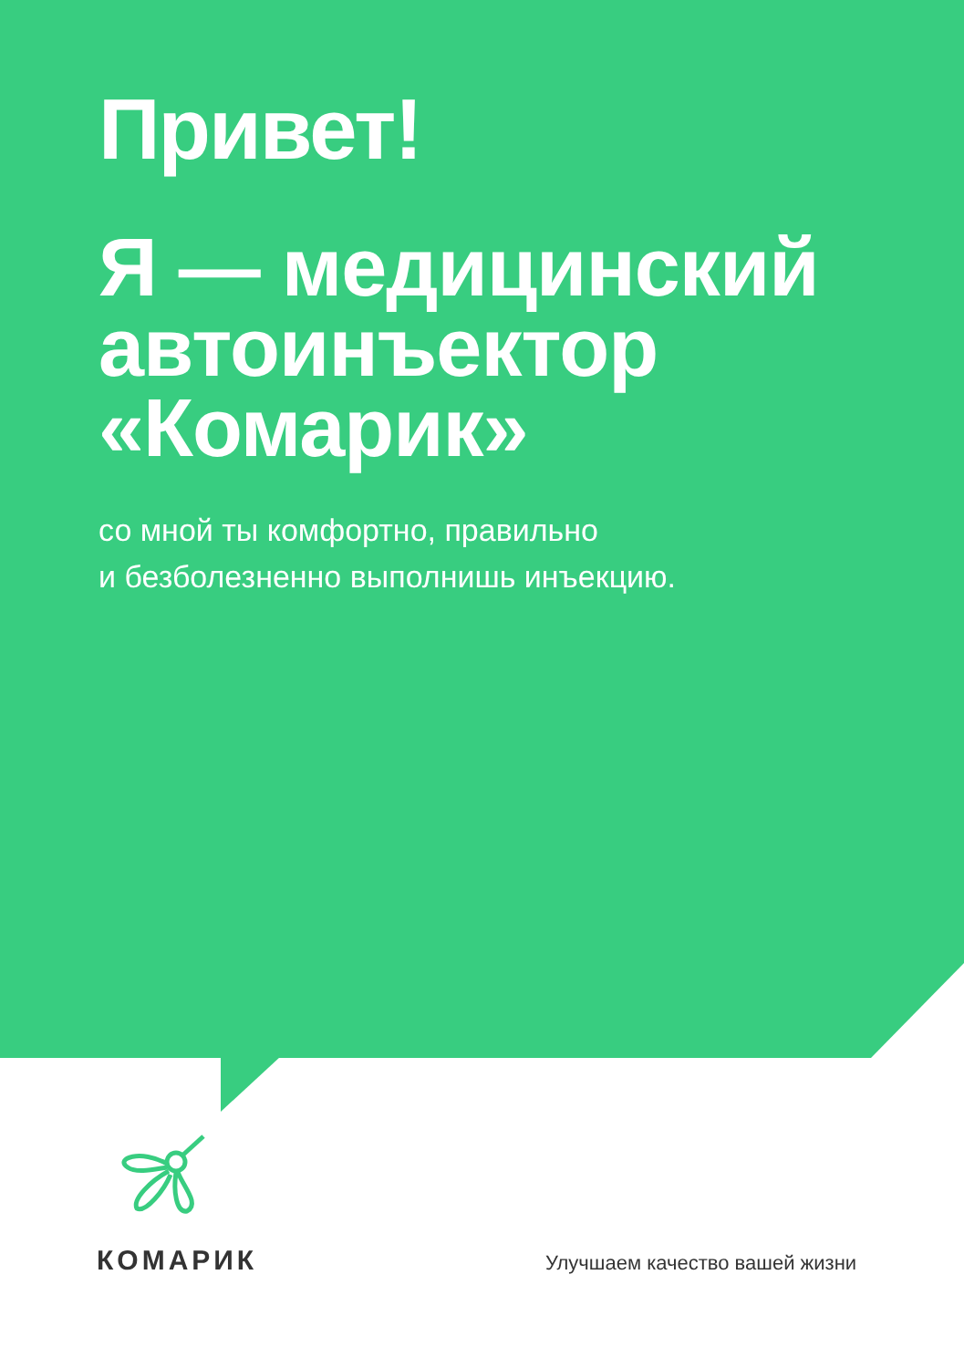Привет!
Я — медицинский
автоинъектор
«Комарик»
со мной ты комфортно, правильно
и безболезненно выполнишь инъекцию.
КОМАРИК Улучшаем качество вашей жизни